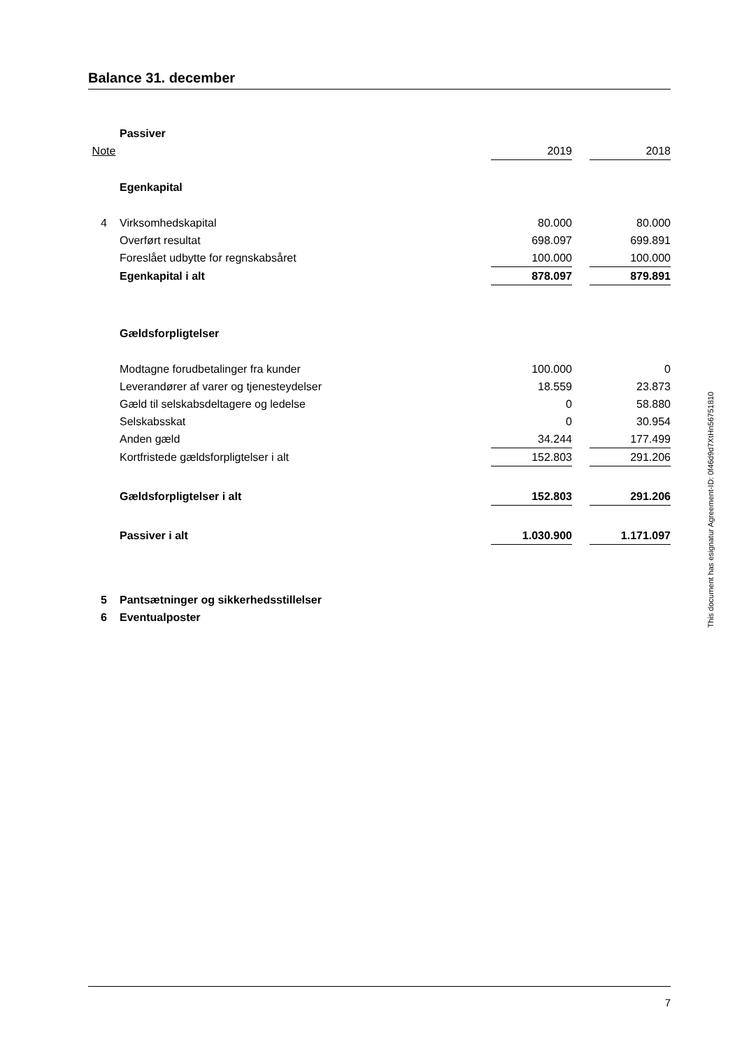Balance 31. december
| | Passiver | | | |
| Note | | 2019 | | 2018 |
| | Egenkapital | | | |
| 4 | Virksomhedskapital | 80.000 | | 80.000 |
| | Overført resultat | 698.097 | | 699.891 |
| | Foreslået udbytte for regnskabsåret | 100.000 | | 100.000 |
| | Egenkapital i alt | 878.097 | | 879.891 |
| | Gældsforpligtelser | | | |
| | Modtagne forudbetalinger fra kunder | 100.000 | | 0 |
| | Leverandører af varer og tjenesteydelser | 18.559 | | 23.873 |
| | Gæld til selskabsdeltagere og ledelse | 0 | | 58.880 |
| | Selskabsskat | 0 | | 30.954 |
| | Anden gæld | 34.244 | | 177.499 |
| | Kortfristede gældsforpligtelser i alt | 152.803 | | 291.206 |
| | Gældsforpligtelser i alt | 152.803 | | 291.206 |
| | Passiver i alt | 1.030.900 | | 1.171.097 |
| 5 | Pantsætninger og sikkerhedsstillelser | | | |
| 6 | Eventualposter | | | |
This document has esignatur Agreement-ID: 0f46d9d7XtHn56751810
7